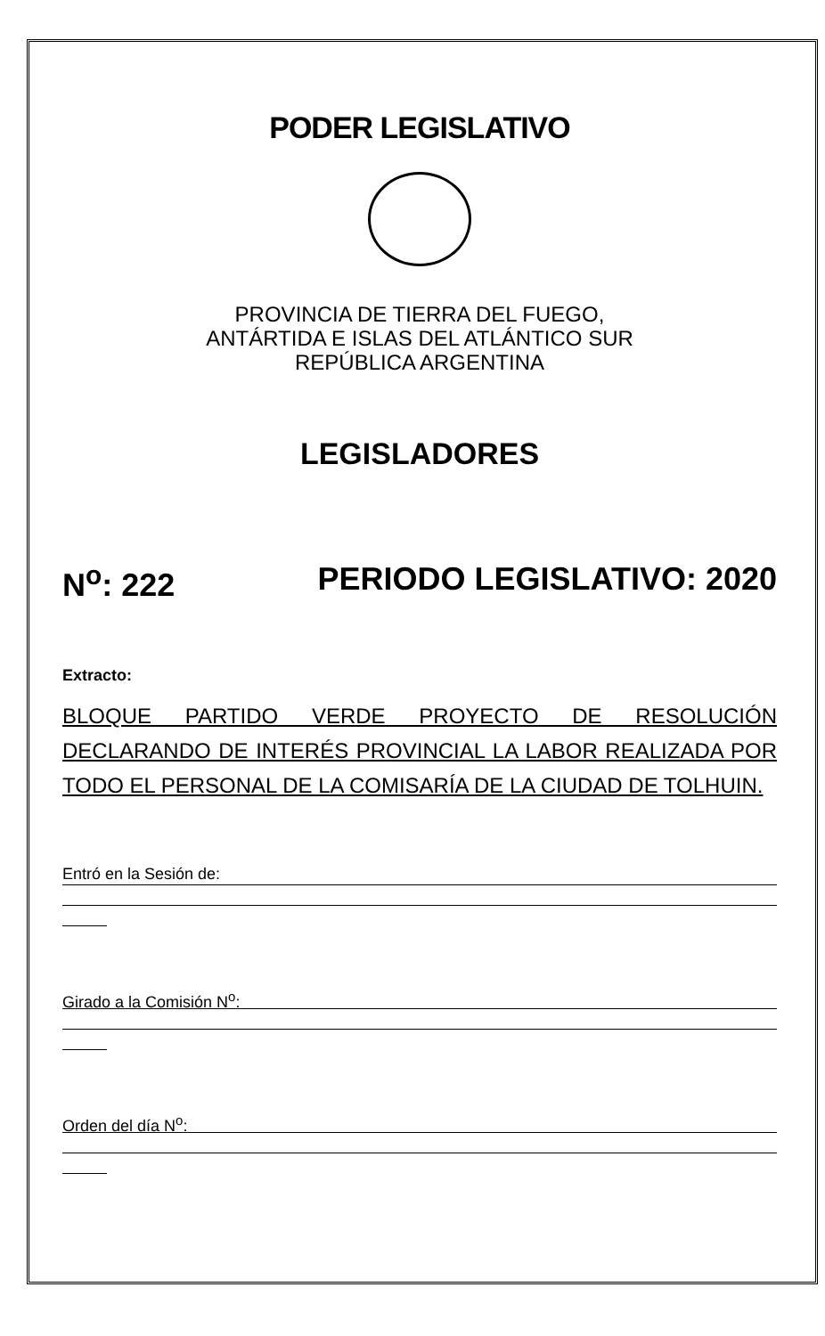PODER LEGISLATIVO
PROVINCIA DE TIERRA DEL FUEGO,
ANTÁRTIDA E ISLAS DEL ATLÁNTICO SUR
REPÚBLICA ARGENTINA
LEGISLADORES
N<sup>o</sup>: 222 PERIODO LEGISLATIVO: 2020
Extracto:
BLOQUE PARTIDO VERDE PROYECTO DE RESOLUCIÓN DECLARANDO DE INTERÉS PROVINCIAL LA LABOR REALIZADA POR TODO EL PERSONAL DE LA COMISARÍA DE LA CIUDAD DE TOLHUIN.
Entró en la Sesión de:
Girado a la Comisión N<sup>o</sup>:
Orden del día N<sup>o</sup>: